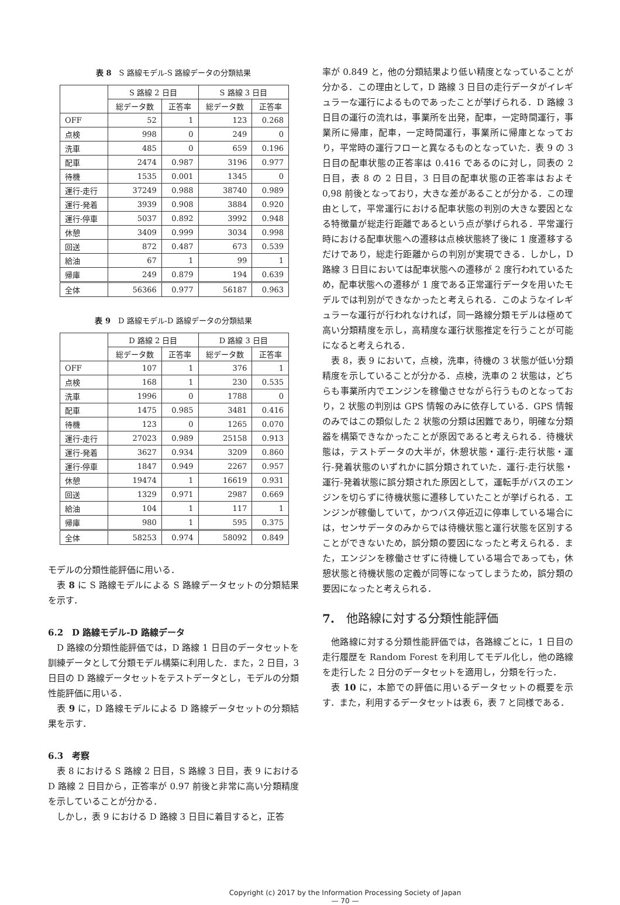表 8　S 路線モデル-S 路線データの分類結果
| | S 路線 2 日目 | | S 路線 3 日目 | |
| --- | --- | --- | --- | --- |
| | 総データ数 | 正答率 | 総データ数 | 正答率 |
| OFF | 52 | 1 | 123 | 0.268 |
| 点検 | 998 | 0 | 249 | 0 |
| 洗車 | 485 | 0 | 659 | 0.196 |
| 配車 | 2474 | 0.987 | 3196 | 0.977 |
| 待機 | 1535 | 0.001 | 1345 | 0 |
| 運行-走行 | 37249 | 0.988 | 38740 | 0.989 |
| 運行-発着 | 3939 | 0.908 | 3884 | 0.920 |
| 運行-停車 | 5037 | 0.892 | 3992 | 0.948 |
| 休憩 | 3409 | 0.999 | 3034 | 0.998 |
| 回送 | 872 | 0.487 | 673 | 0.539 |
| 給油 | 67 | 1 | 99 | 1 |
| 帰庫 | 249 | 0.879 | 194 | 0.639 |
| 全体 | 56366 | 0.977 | 56187 | 0.963 |
表 9　D 路線モデル-D 路線データの分類結果
| | D 路線 2 日目 | | D 路線 3 日目 | |
| --- | --- | --- | --- | --- |
| | 総データ数 | 正答率 | 総データ数 | 正答率 |
| OFF | 107 | 1 | 376 | 1 |
| 点検 | 168 | 1 | 230 | 0.535 |
| 洗車 | 1996 | 0 | 1788 | 0 |
| 配車 | 1475 | 0.985 | 3481 | 0.416 |
| 待機 | 123 | 0 | 1265 | 0.070 |
| 運行-走行 | 27023 | 0.989 | 25158 | 0.913 |
| 運行-発着 | 3627 | 0.934 | 3209 | 0.860 |
| 運行-停車 | 1847 | 0.949 | 2267 | 0.957 |
| 休憩 | 19474 | 1 | 16619 | 0.931 |
| 回送 | 1329 | 0.971 | 2987 | 0.669 |
| 給油 | 104 | 1 | 117 | 1 |
| 帰庫 | 980 | 1 | 595 | 0.375 |
| 全体 | 58253 | 0.974 | 58092 | 0.849 |
モデルの分類性能評価に用いる．
表 8 に S 路線モデルによる S 路線データセットの分類結果を示す．
6.2　D 路線モデル-D 路線データ
D 路線の分類性能評価では，D 路線 1 日目のデータセットを訓練データとして分類モデル構築に利用した．また，2 日目，3 日目の D 路線データセットをテストデータとし，モデルの分類性能評価に用いる．
表 9 に，D 路線モデルによる D 路線データセットの分類結果を示す．
6.3　考察
表 8 における S 路線 2 日目，S 路線 3 日目，表 9 における D 路線 2 日目から，正答率が 0.97 前後と非常に高い分類精度を示していることが分かる．
しかし，表 9 における D 路線 3 日目に着目すると，正答
率が 0.849 と，他の分類結果より低い精度となっていることが分かる．この理由として，D 路線 3 日目の走行データがイレギュラーな運行によるものであったことが挙げられる．D 路線 3 日目の運行の流れは，事業所を出発，配車，一定時間運行，事業所に帰庫，配車，一定時間運行，事業所に帰庫となっており，平常時の運行フローと異なるものとなっていた．表 9 の 3 日目の配車状態の正答率は 0.416 であるのに対し，同表の 2 日目，表 8 の 2 日目，3 日目の配車状態の正答率はおよそ 0,98 前後となっており，大きな差があることが分かる．この理由として，平常運行における配車状態の判別の大きな要因となる特徴量が総走行距離であるという点が挙げられる．平常運行時における配車状態への遷移は点検状態終了後に 1 度遷移するだけであり，総走行距離からの判別が実現できる．しかし，D 路線 3 日目においては配車状態への遷移が 2 度行われているため，配車状態への遷移が 1 度である正常運行データを用いたモデルでは判別ができなかったと考えられる．このようなイレギュラーな運行が行われなければ，同一路線分類モデルは極めて高い分類精度を示し，高精度な運行状態推定を行うことが可能になると考えられる．
表 8，表 9 において，点検，洗車，待機の 3 状態が低い分類精度を示していることが分かる．点検，洗車の 2 状態は，どちらも事業所内でエンジンを稼働させながら行うものとなっており，2 状態の判別は GPS 情報のみに依存している．GPS 情報のみではこの類似した 2 状態の分類は困難であり，明確な分類器を構築できなかったことが原因であると考えられる．待機状態は，テストデータの大半が，休憩状態・運行-走行状態・運行-発着状態のいずれかに誤分類されていた．運行-走行状態・運行-発着状態に誤分類された原因として，運転手がバスのエンジンを切らずに待機状態に遷移していたことが挙げられる．エンジンが稼働していて，かつバス停近辺に停車している場合には，センサデータのみからでは待機状態と運行状態を区別することができないため，誤分類の要因になったと考えられる．また，エンジンを稼働させずに待機している場合であっても，休憩状態と待機状態の定義が同等になってしまうため，誤分類の要因になったと考えられる．
7.　他路線に対する分類性能評価
他路線に対する分類性能評価では，各路線ごとに，1 日目の走行履歴を Random Forest を利用してモデル化し，他の路線を走行した 2 日分のデータセットを適用し，分類を行った．
表 10 に，本節での評価に用いるデータセットの概要を示す．また，利用するデータセットは表 6，表 7 と同様である．
Copyright (c) 2017 by the Information Processing Society of Japan
— 70 —